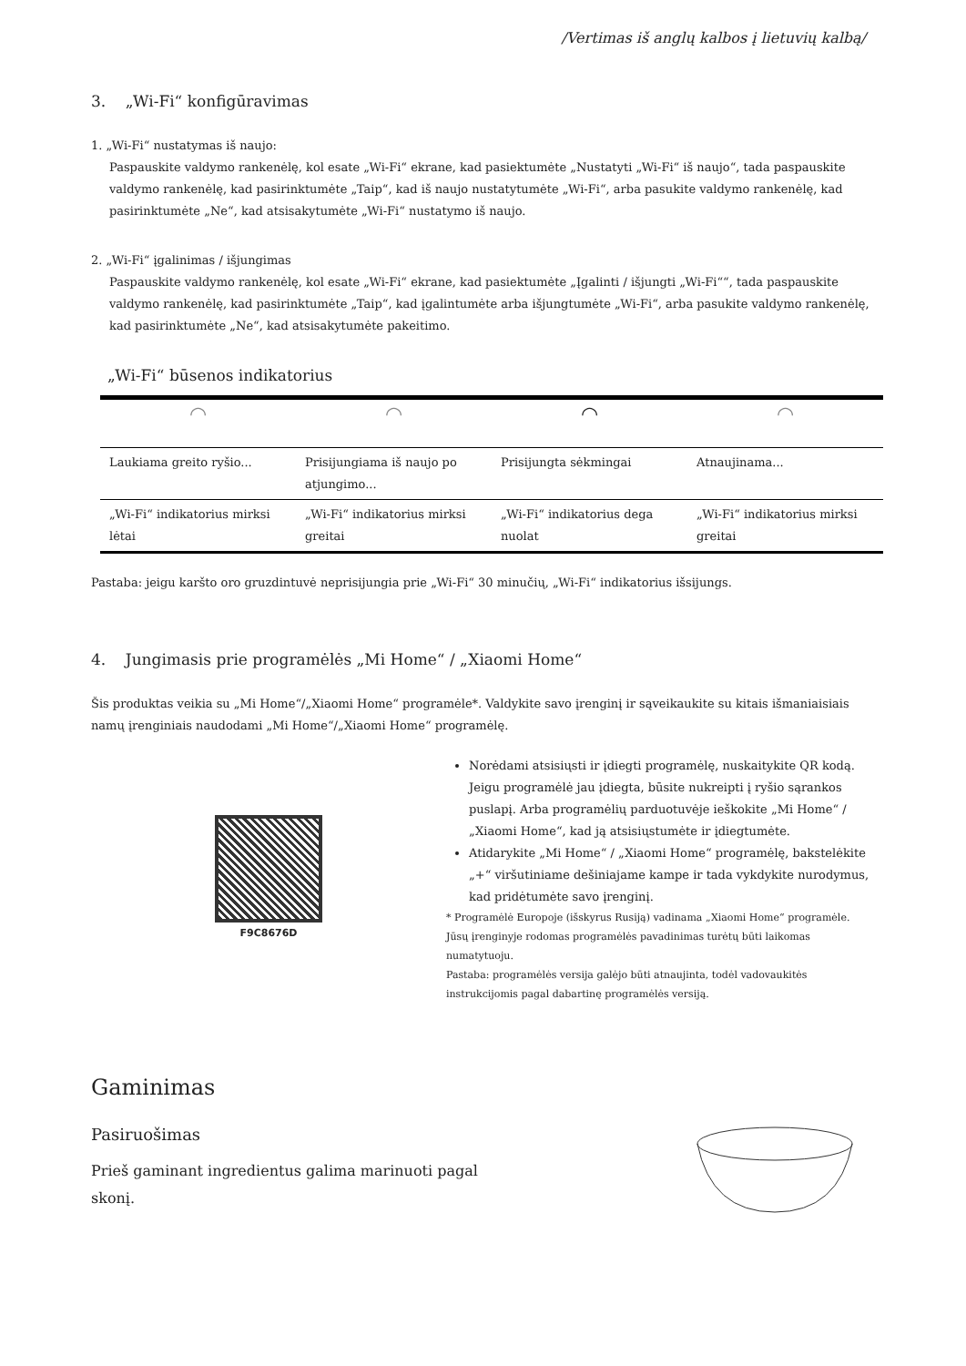/Vertimas iš anglų kalbos į lietuvių kalbą/
3. „Wi-Fi“ konfigūravimas
1. „Wi-Fi“ nustatymas iš naujo:
Paspauskite valdymo rankenėlę, kol esate „Wi-Fi“ ekrane, kad pasiektumėte „Nustatyti „Wi-Fi“ iš naujo“, tada paspauskite valdymo rankenėlę, kad pasirinktumėte „Taip“, kad iš naujo nustatytumėte „Wi-Fi“, arba pasukite valdymo rankenėlę, kad pasirinktumėte „Ne“, kad atsisakytumėte „Wi-Fi“ nustatymo iš naujo.
2. „Wi-Fi“ įgalinimas / išjungimas
Paspauskite valdymo rankenėlę, kol esate „Wi-Fi“ ekrane, kad pasiektumėte „Įgalinti / išjungti „Wi-Fi““, tada paspauskite valdymo rankenėlę, kad pasirinktumėte „Taip“, kad įgalintumėte arba išjungtumėte „Wi-Fi“, arba pasukite valdymo rankenėlę, kad pasirinktumėte „Ne“, kad atsisakytumėte pakeitimo.
„Wi-Fi“ būsenos indikatorius
| ◠ | ◠ | ◠ | ◠ |
| Laukiama greito ryšio... | Prisijungiama iš naujo po atjungimo... | Prisijungta sėkmingai | Atnaujinama... |
| „Wi-Fi“ indikatorius mirksi lėtai | „Wi-Fi“ indikatorius mirksi greitai | „Wi-Fi“ indikatorius dega nuolat | „Wi-Fi“ indikatorius mirksi greitai |
Pastaba: jeigu karšto oro gruzdintuvė neprisijungia prie „Wi-Fi“ 30 minučių, „Wi-Fi“ indikatorius išsijungs.
4. Jungimasis prie programėlės „Mi Home“ / „Xiaomi Home“
Šis produktas veikia su „Mi Home“/„Xiaomi Home“ programėle*. Valdykite savo įrenginį ir sąveikaukite su kitais išmaniaisiais namų įrenginiais naudodami „Mi Home“/„Xiaomi Home“ programėlę.
F9C8676D
Norėdami atsisiųsti ir įdiegti programėlę, nuskaitykite QR kodą. Jeigu programėlė jau įdiegta, būsite nukreipti į ryšio sąrankos puslapį. Arba programėlių parduotuvėje ieškokite „Mi Home“ / „Xiaomi Home“, kad ją atsisiųstumėte ir įdiegtumėte.
Atidarykite „Mi Home“ / „Xiaomi Home“ programėlę, bakstelėkite „+“ viršutiniame dešiniajame kampe ir tada vykdykite nurodymus, kad pridėtumėte savo įrenginį.
* Programėlė Europoje (išskyrus Rusiją) vadinama „Xiaomi Home“ programėle. Jūsų įrenginyje rodomas programėlės pavadinimas turėtų būti laikomas numatytuoju.
Pastaba: programėlės versija galėjo būti atnaujinta, todėl vadovaukitės instrukcijomis pagal dabartinę programėlės versiją.
Gaminimas
Pasiruošimas
Prieš gaminant ingredientus galima marinuoti pagal skonį.